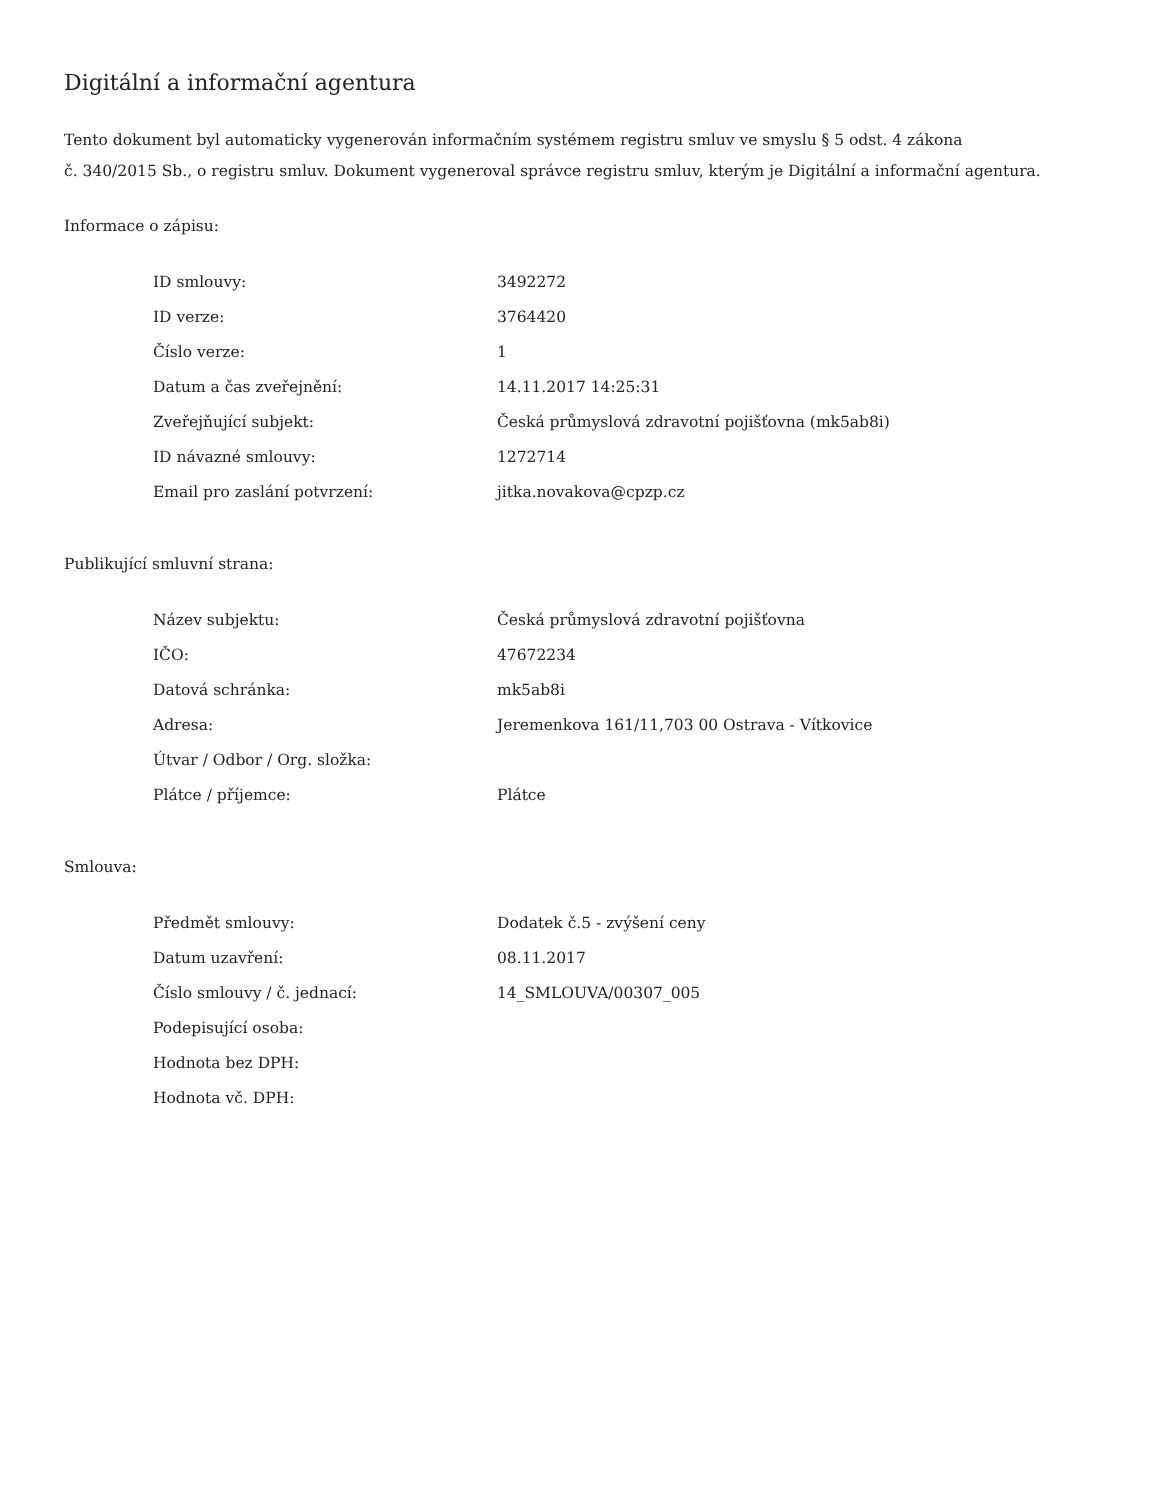Digitální a informační agentura
Tento dokument byl automaticky vygenerován informačním systémem registru smluv ve smyslu § 5 odst. 4 zákona
č. 340/2015 Sb., o registru smluv. Dokument vygeneroval správce registru smluv, kterým je Digitální a informační agentura.
Informace o zápisu:
| ID smlouvy: | 3492272 |
| ID verze: | 3764420 |
| Číslo verze: | 1 |
| Datum a čas zveřejnění: | 14.11.2017 14:25:31 |
| Zveřejňující subjekt: | Česká průmyslová zdravotní pojišťovna (mk5ab8i) |
| ID návazné smlouvy: | 1272714 |
| Email pro zaslání potvrzení: | jitka.novakova@cpzp.cz |
Publikující smluvní strana:
| Název subjektu: | Česká průmyslová zdravotní pojišťovna |
| IČO: | 47672234 |
| Datová schránka: | mk5ab8i |
| Adresa: | Jeremenkova 161/11,703 00 Ostrava - Vítkovice |
| Útvar / Odbor / Org. složka: | |
| Plátce / příjemce: | Plátce |
Smlouva:
| Předmět smlouvy: | Dodatek č.5 - zvýšení ceny |
| Datum uzavření: | 08.11.2017 |
| Číslo smlouvy / č. jednací: | 14_SMLOUVA/00307_005 |
| Podepisující osoba: | |
| Hodnota bez DPH: | |
| Hodnota vč. DPH: | |